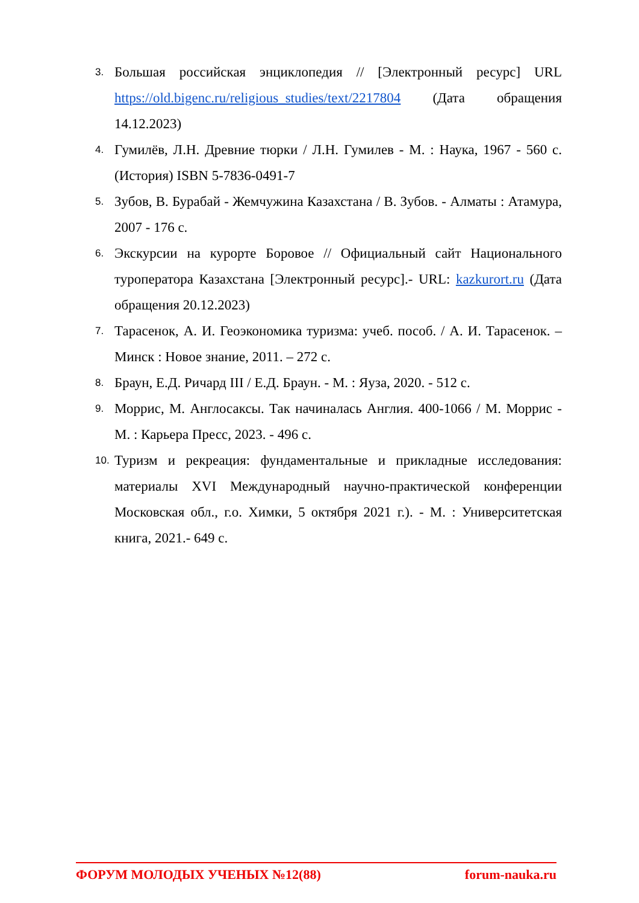3. Большая российская энциклопедия // [Электронный ресурс] URL https://old.bigenc.ru/religious_studies/text/2217804 (Дата обращения 14.12.2023)
4. Гумилёв, Л.Н. Древние тюрки / Л.Н. Гумилев - М. : Наука, 1967 - 560 с. (История) ISBN 5-7836-0491-7
5. Зубов, В. Бурабай - Жемчужина Казахстана / В. Зубов. - Алматы : Атамура, 2007 - 176 с.
6. Экскурсии на курорте Боровое // Официальный сайт Национального туроператора Казахстана [Электронный ресурс].- URL: kazkurort.ru (Дата обращения 20.12.2023)
7. Тарасенок, А. И. Геоэкономика туризма: учеб. пособ. / А. И. Тарасенок. – Минск : Новое знание, 2011. – 272 с.
8. Браун, Е.Д. Ричард III / Е.Д. Браун. - М. : Яуза, 2020. - 512 с.
9. Моррис, М. Англосаксы. Так начиналась Англия. 400-1066 / М. Моррис - М. : Карьера Пресс, 2023. - 496 с.
10. Туризм и рекреация: фундаментальные и прикладные исследования: материалы XVI Международный научно-практической конференции Московская обл., г.о. Химки, 5 октября 2021 г.). - М. : Университетская книга, 2021.- 649 с.
ФОРУМ МОЛОДЫХ УЧЕНЫХ №12(88) forum-nauka.ru